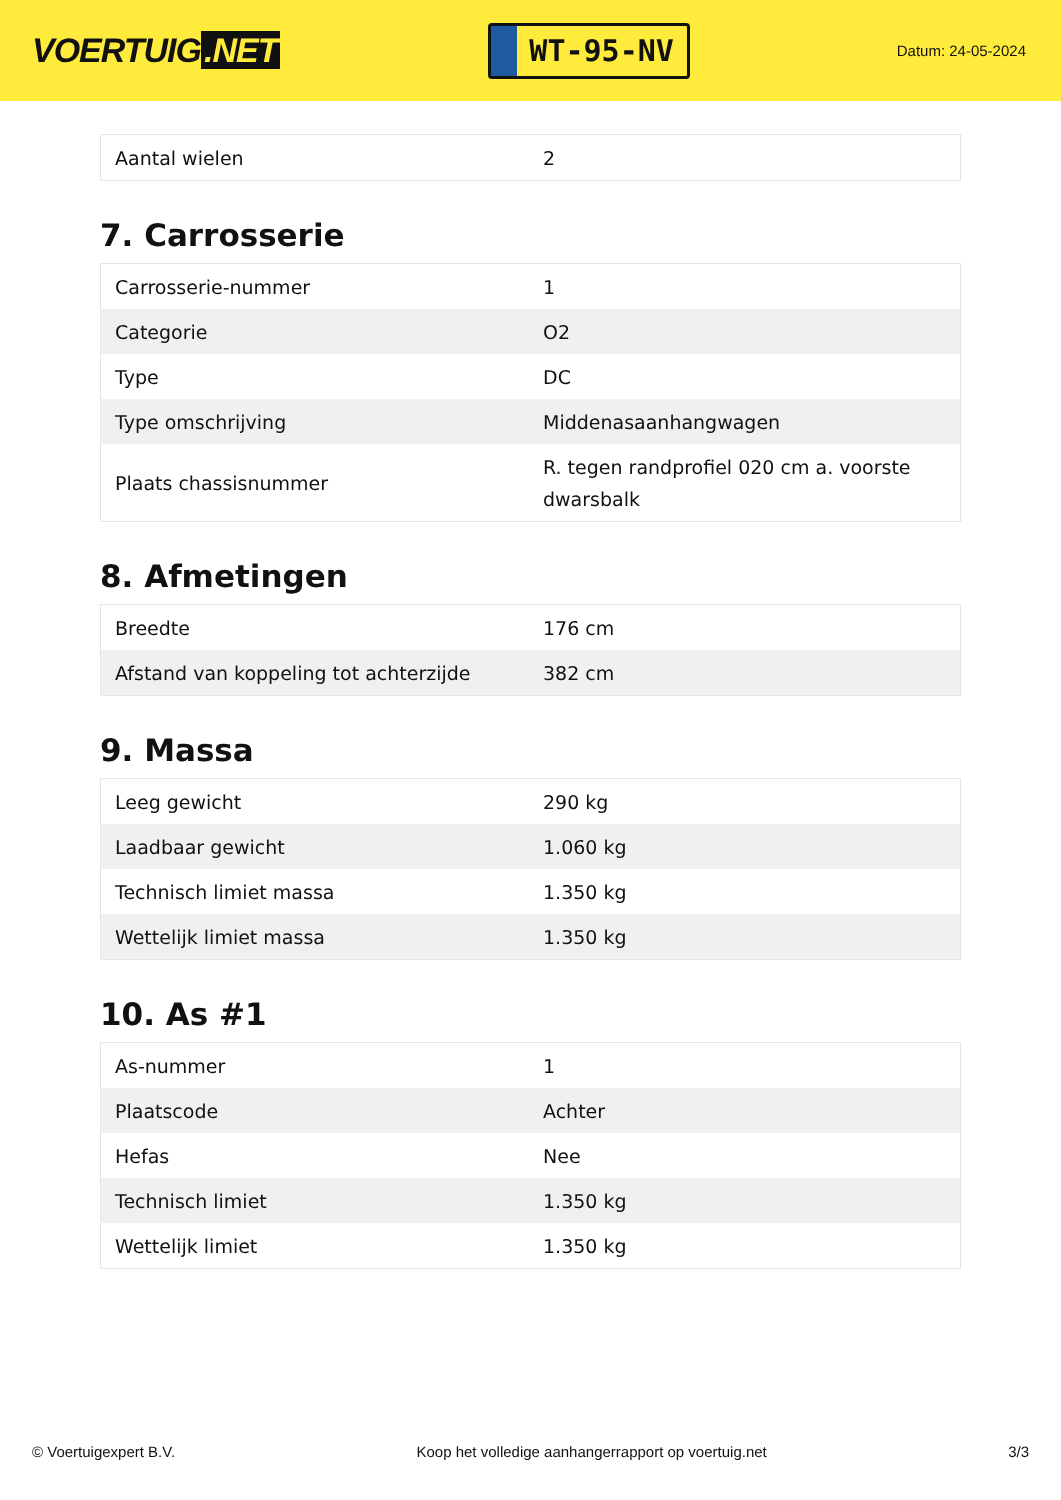VOERTUIG.NET
WT-95-NV
Datum: 24-05-2024
| Aantal wielen | 2 |
7. Carrosserie
| Carrosserie-nummer | 1 |
| Categorie | O2 |
| Type | DC |
| Type omschrijving | Middenasaanhangwagen |
| Plaats chassisnummer | R. tegen randprofiel 020 cm a. voorste dwarsbalk |
8. Afmetingen
| Breedte | 176 cm |
| Afstand van koppeling tot achterzijde | 382 cm |
9. Massa
| Leeg gewicht | 290 kg |
| Laadbaar gewicht | 1.060 kg |
| Technisch limiet massa | 1.350 kg |
| Wettelijk limiet massa | 1.350 kg |
10. As #1
| As-nummer | 1 |
| Plaatscode | Achter |
| Hefas | Nee |
| Technisch limiet | 1.350 kg |
| Wettelijk limiet | 1.350 kg |
© Voertuigexpert B.V. Koop het volledige aanhangerrapport op voertuig.net 3/3